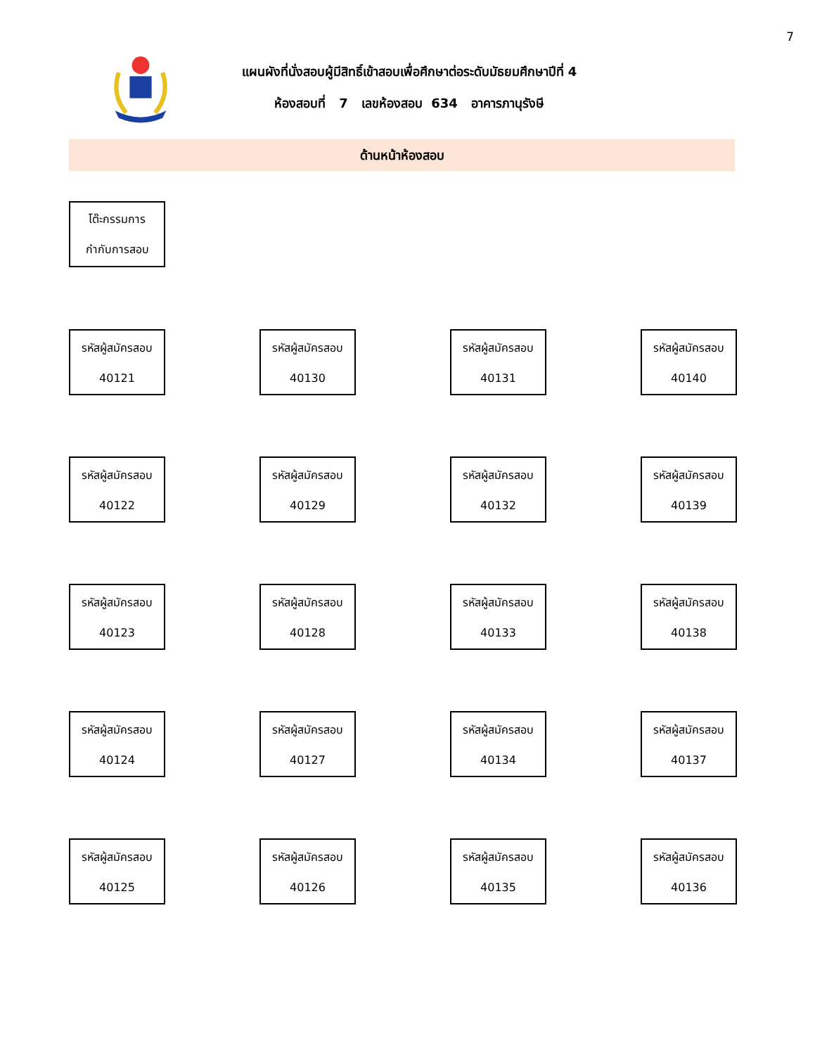7
แผนผังที่นั่งสอบผู้มีสิทธิ์เข้าสอบเพื่อศึกษาต่อระดับมัธยมศึกษาปีที่ 4
ห้องสอบที่ 7 เลขห้องสอบ 634 อาคารภานุรังษี
ด้านหน้าห้องสอบ
โต๊ะกรรมการ
กำกับการสอบ
รหัสผู้สมัครสอบ
40121
รหัสผู้สมัครสอบ
40130
รหัสผู้สมัครสอบ
40131
รหัสผู้สมัครสอบ
40140
รหัสผู้สมัครสอบ
40122
รหัสผู้สมัครสอบ
40129
รหัสผู้สมัครสอบ
40132
รหัสผู้สมัครสอบ
40139
รหัสผู้สมัครสอบ
40123
รหัสผู้สมัครสอบ
40128
รหัสผู้สมัครสอบ
40133
รหัสผู้สมัครสอบ
40138
รหัสผู้สมัครสอบ
40124
รหัสผู้สมัครสอบ
40127
รหัสผู้สมัครสอบ
40134
รหัสผู้สมัครสอบ
40137
รหัสผู้สมัครสอบ
40125
รหัสผู้สมัครสอบ
40126
รหัสผู้สมัครสอบ
40135
รหัสผู้สมัครสอบ
40136